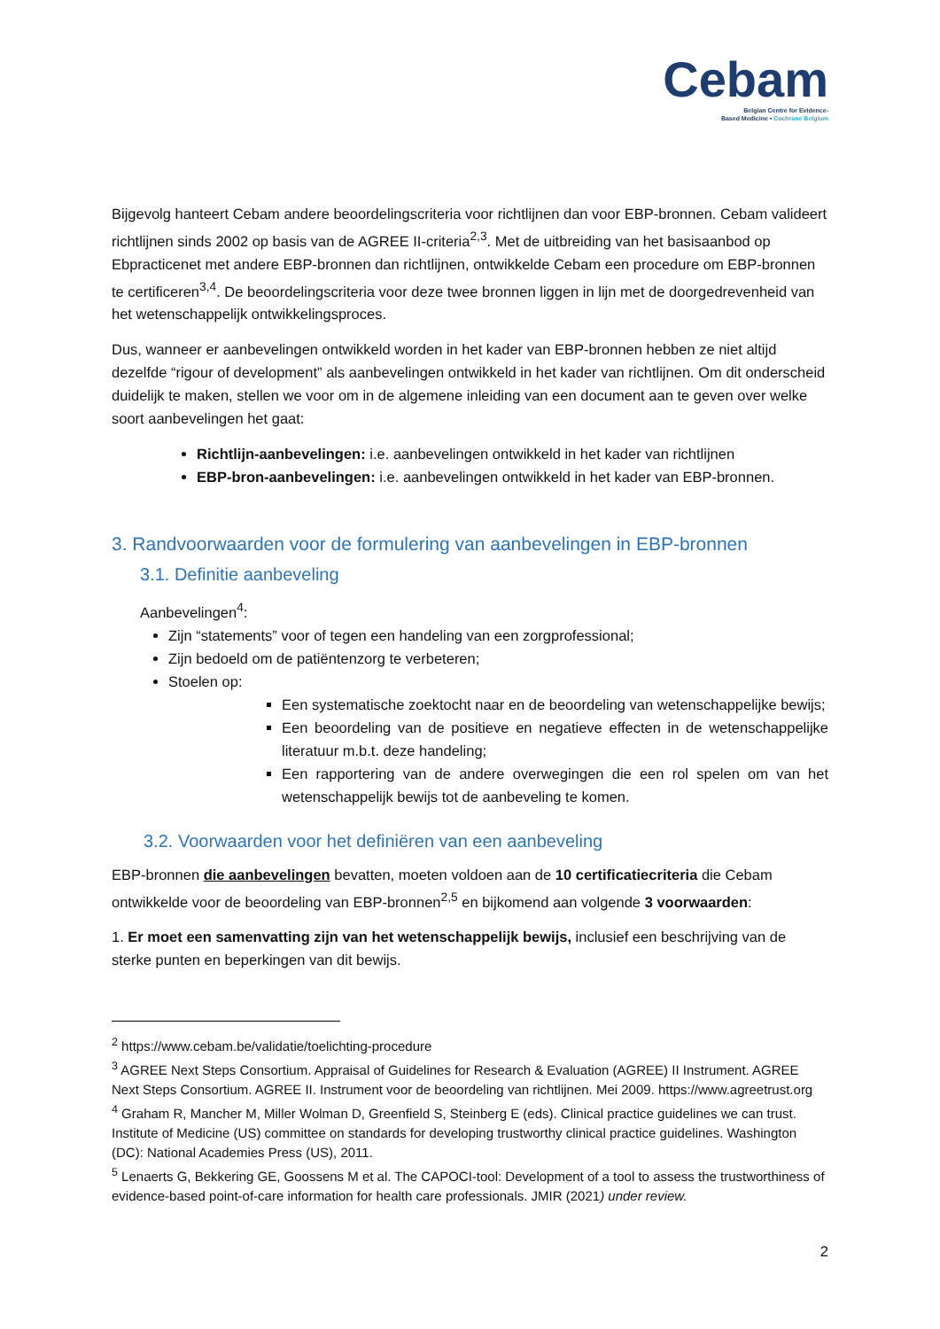Cebam
Belgian Centre for Evidence-
Based Medicine • Cochrane Belgium
Bijgevolg hanteert Cebam andere beoordelingscriteria voor richtlijnen dan voor EBP-bronnen. Cebam valideert richtlijnen sinds 2002 op basis van de AGREE II-criteria<sup>2,3</sup>. Met de uitbreiding van het basisaanbod op Ebpracticenet met andere EBP-bronnen dan richtlijnen, ontwikkelde Cebam een procedure om EBP-bronnen te certificeren<sup>3,4</sup>. De beoordelingscriteria voor deze twee bronnen liggen in lijn met de doorgedrevenheid van het wetenschappelijk ontwikkelingsproces.
Dus, wanneer er aanbevelingen ontwikkeld worden in het kader van EBP-bronnen hebben ze niet altijd dezelfde “rigour of development” als aanbevelingen ontwikkeld in het kader van richtlijnen. Om dit onderscheid duidelijk te maken, stellen we voor om in de algemene inleiding van een document aan te geven over welke soort aanbevelingen het gaat:
Richtlijn-aanbevelingen: i.e. aanbevelingen ontwikkeld in het kader van richtlijnen
EBP-bron-aanbevelingen: i.e. aanbevelingen ontwikkeld in het kader van EBP-bronnen.
3. Randvoorwaarden voor de formulering van aanbevelingen in EBP-bronnen
3.1. Definitie aanbeveling
Aanbevelingen<sup>4</sup>:
Zijn “statements” voor of tegen een handeling van een zorgprofessional;
Zijn bedoeld om de patiëntenzorg te verbeteren;
Stoelen op:
Een systematische zoektocht naar en de beoordeling van wetenschappelijke bewijs;
Een beoordeling van de positieve en negatieve effecten in de wetenschappelijke literatuur m.b.t. deze handeling;
Een rapportering van de andere overwegingen die een rol spelen om van het wetenschappelijk bewijs tot de aanbeveling te komen.
3.2. Voorwaarden voor het definiëren van een aanbeveling
EBP-bronnen die aanbevelingen bevatten, moeten voldoen aan de 10 certificatiecriteria die Cebam ontwikkelde voor de beoordeling van EBP-bronnen<sup>2,5</sup> en bijkomend aan volgende 3 voorwaarden:
1. Er moet een samenvatting zijn van het wetenschappelijk bewijs, inclusief een beschrijving van de sterke punten en beperkingen van dit bewijs.
<sup>2</sup> https://www.cebam.be/validatie/toelichting-procedure
<sup>3</sup> AGREE Next Steps Consortium. Appraisal of Guidelines for Research & Evaluation (AGREE) II Instrument. AGREE Next Steps Consortium. AGREE II. Instrument voor de beoordeling van richtlijnen. Mei 2009. https://www.agreetrust.org
<sup>4</sup> Graham R, Mancher M, Miller Wolman D, Greenfield S, Steinberg E (eds). Clinical practice guidelines we can trust. Institute of Medicine (US) committee on standards for developing trustworthy clinical practice guidelines. Washington (DC): National Academies Press (US), 2011.
<sup>5</sup> Lenaerts G, Bekkering GE, Goossens M et al. The CAPOCI-tool: Development of a tool to assess the trustworthiness of evidence-based point-of-care information for health care professionals. JMIR (2021) under review.
2